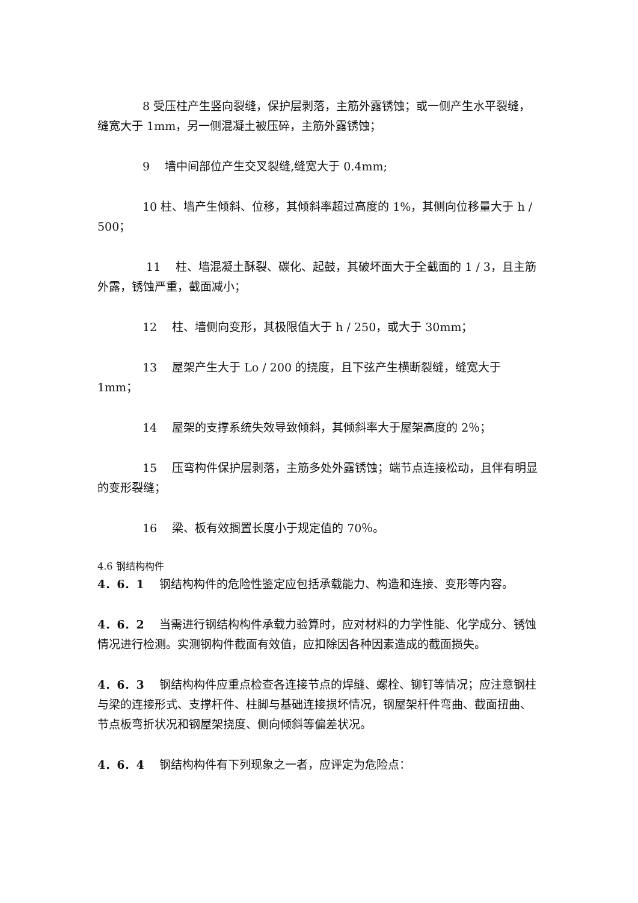8 受压柱产生竖向裂缝，保护层剥落，主筋外露锈蚀；或一侧产生水平裂缝，缝宽大于 1mm，另一侧混凝土被压碎，主筋外露锈蚀；
9　 墙中间部位产生交叉裂缝,缝宽大于 0.4mm;
10 柱、墙产生倾斜、位移，其倾斜率超过高度的 1%，其侧向位移量大于 h / 500；
11　 柱、墙混凝土酥裂、碳化、起鼓，其破坏面大于全截面的 1 / 3，且主筋外露，锈蚀严重，截面减小；
12　 柱、墙侧向变形，其极限值大于 h / 250，或大于 30mm；
13　 屋架产生大于 Lo / 200 的挠度，且下弦产生横断裂缝，缝宽大于 1mm；
14　 屋架的支撑系统失效导致倾斜，其倾斜率大于屋架高度的 2％；
15　 压弯构件保护层剥落，主筋多处外露锈蚀；端节点连接松动，且伴有明显的变形裂缝；
16　 梁、板有效搁置长度小于规定值的 70％。
4.6 钢结构构件
4．6．1　 钢结构构件的危险性鉴定应包括承载能力、构造和连接、变形等内容。
4．6．2　 当需进行钢结构构件承载力验算时，应对材料的力学性能、化学成分、锈蚀情况进行检测。实测钢构件截面有效值，应扣除因各种因素造成的截面损失。
4．6．3　 钢结构构件应重点检查各连接节点的焊缝、螺栓、铆钉等情况；应注意钢柱与梁的连接形式、支撑杆件、柱脚与基础连接损坏情况，钢屋架杆件弯曲、截面扭曲、节点板弯折状况和钢屋架挠度、侧向倾斜等偏差状况。
4．6．4　 钢结构构件有下列现象之一者，应评定为危险点：